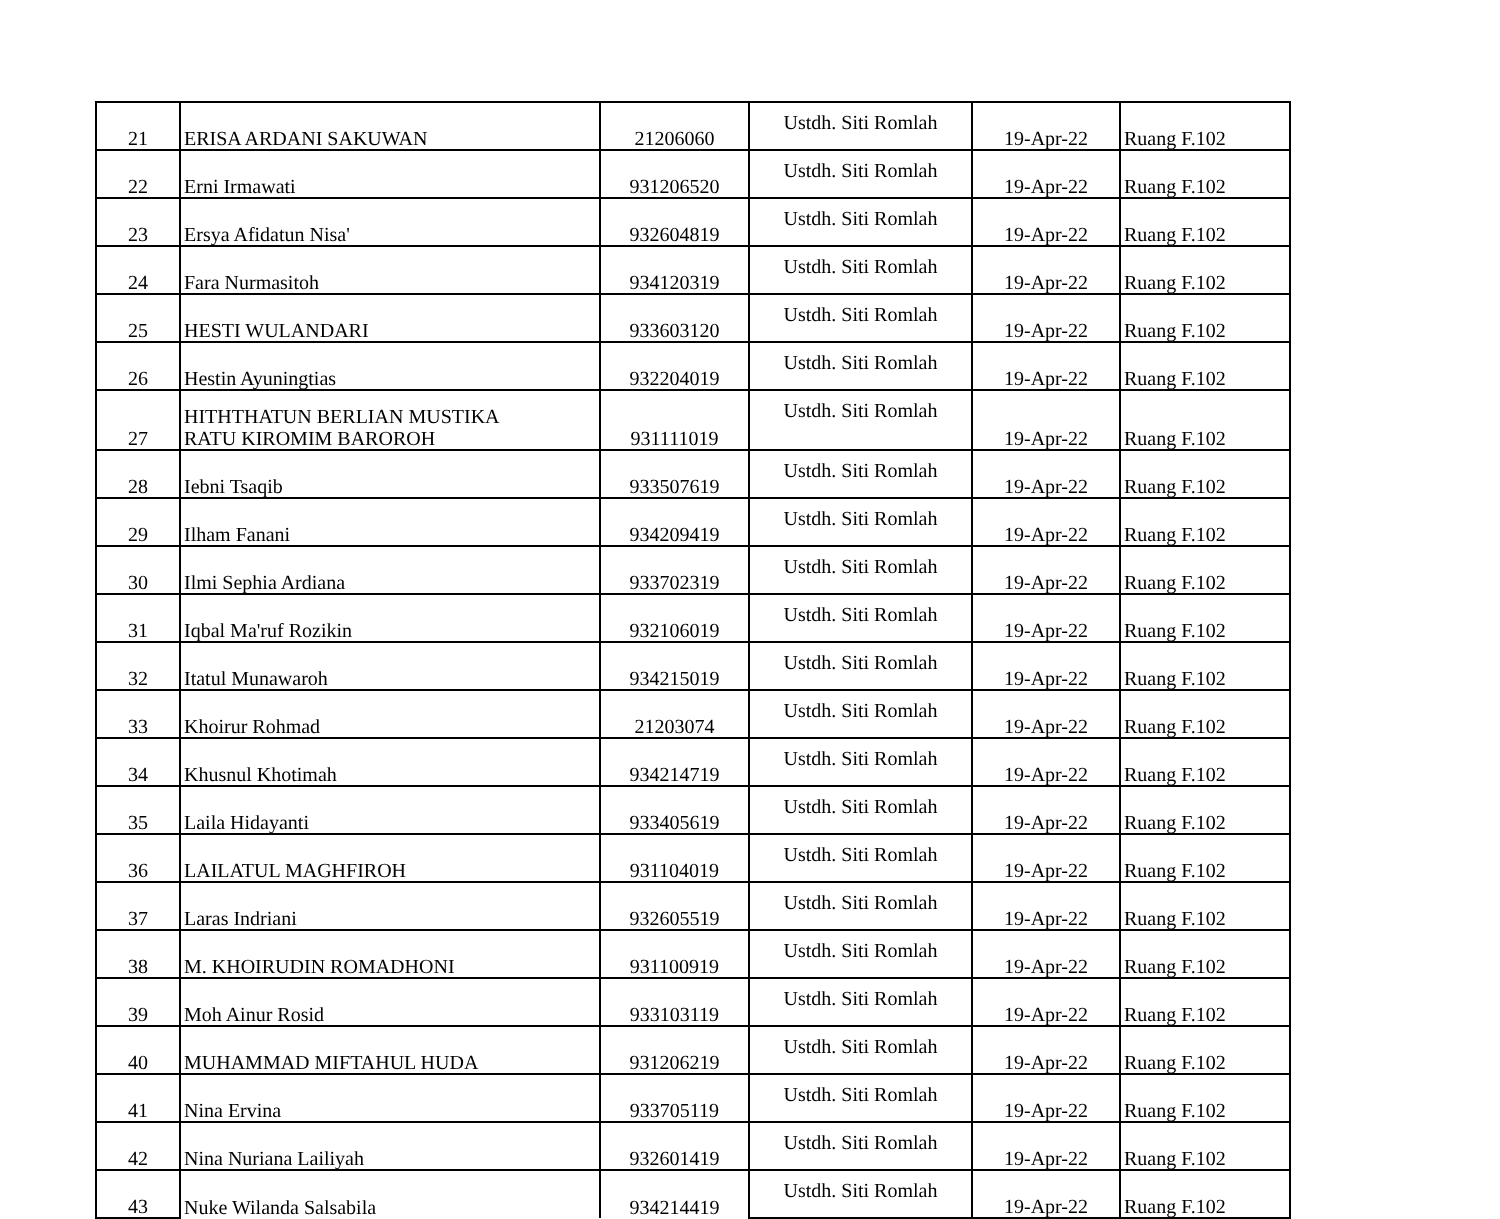| 21 | ERISA ARDANI SAKUWAN | 21206060 | Ustdh. Siti Romlah | 19-Apr-22 | Ruang F.102 |
| 22 | Erni Irmawati | 931206520 | Ustdh. Siti Romlah | 19-Apr-22 | Ruang F.102 |
| 23 | Ersya Afidatun Nisa' | 932604819 | Ustdh. Siti Romlah | 19-Apr-22 | Ruang F.102 |
| 24 | Fara Nurmasitoh | 934120319 | Ustdh. Siti Romlah | 19-Apr-22 | Ruang F.102 |
| 25 | HESTI WULANDARI | 933603120 | Ustdh. Siti Romlah | 19-Apr-22 | Ruang F.102 |
| 26 | Hestin Ayuningtias | 932204019 | Ustdh. Siti Romlah | 19-Apr-22 | Ruang F.102 |
| 27 | HITHTHATUN BERLIAN MUSTIKA RATU KIROMIM BAROROH | 931111019 | Ustdh. Siti Romlah | 19-Apr-22 | Ruang F.102 |
| 28 | Iebni Tsaqib | 933507619 | Ustdh. Siti Romlah | 19-Apr-22 | Ruang F.102 |
| 29 | Ilham Fanani | 934209419 | Ustdh. Siti Romlah | 19-Apr-22 | Ruang F.102 |
| 30 | Ilmi Sephia Ardiana | 933702319 | Ustdh. Siti Romlah | 19-Apr-22 | Ruang F.102 |
| 31 | Iqbal Ma'ruf Rozikin | 932106019 | Ustdh. Siti Romlah | 19-Apr-22 | Ruang F.102 |
| 32 | Itatul Munawaroh | 934215019 | Ustdh. Siti Romlah | 19-Apr-22 | Ruang F.102 |
| 33 | Khoirur Rohmad | 21203074 | Ustdh. Siti Romlah | 19-Apr-22 | Ruang F.102 |
| 34 | Khusnul Khotimah | 934214719 | Ustdh. Siti Romlah | 19-Apr-22 | Ruang F.102 |
| 35 | Laila Hidayanti | 933405619 | Ustdh. Siti Romlah | 19-Apr-22 | Ruang F.102 |
| 36 | LAILATUL MAGHFIROH | 931104019 | Ustdh. Siti Romlah | 19-Apr-22 | Ruang F.102 |
| 37 | Laras Indriani | 932605519 | Ustdh. Siti Romlah | 19-Apr-22 | Ruang F.102 |
| 38 | M. KHOIRUDIN ROMADHONI | 931100919 | Ustdh. Siti Romlah | 19-Apr-22 | Ruang F.102 |
| 39 | Moh Ainur Rosid | 933103119 | Ustdh. Siti Romlah | 19-Apr-22 | Ruang F.102 |
| 40 | MUHAMMAD MIFTAHUL HUDA | 931206219 | Ustdh. Siti Romlah | 19-Apr-22 | Ruang F.102 |
| 41 | Nina Ervina | 933705119 | Ustdh. Siti Romlah | 19-Apr-22 | Ruang F.102 |
| 42 | Nina Nuriana Lailiyah | 932601419 | Ustdh. Siti Romlah | 19-Apr-22 | Ruang F.102 |
| 43 | Nuke Wilanda Salsabila | 934214419 | Ustdh. Siti Romlah | 19-Apr-22 | Ruang F.102 |